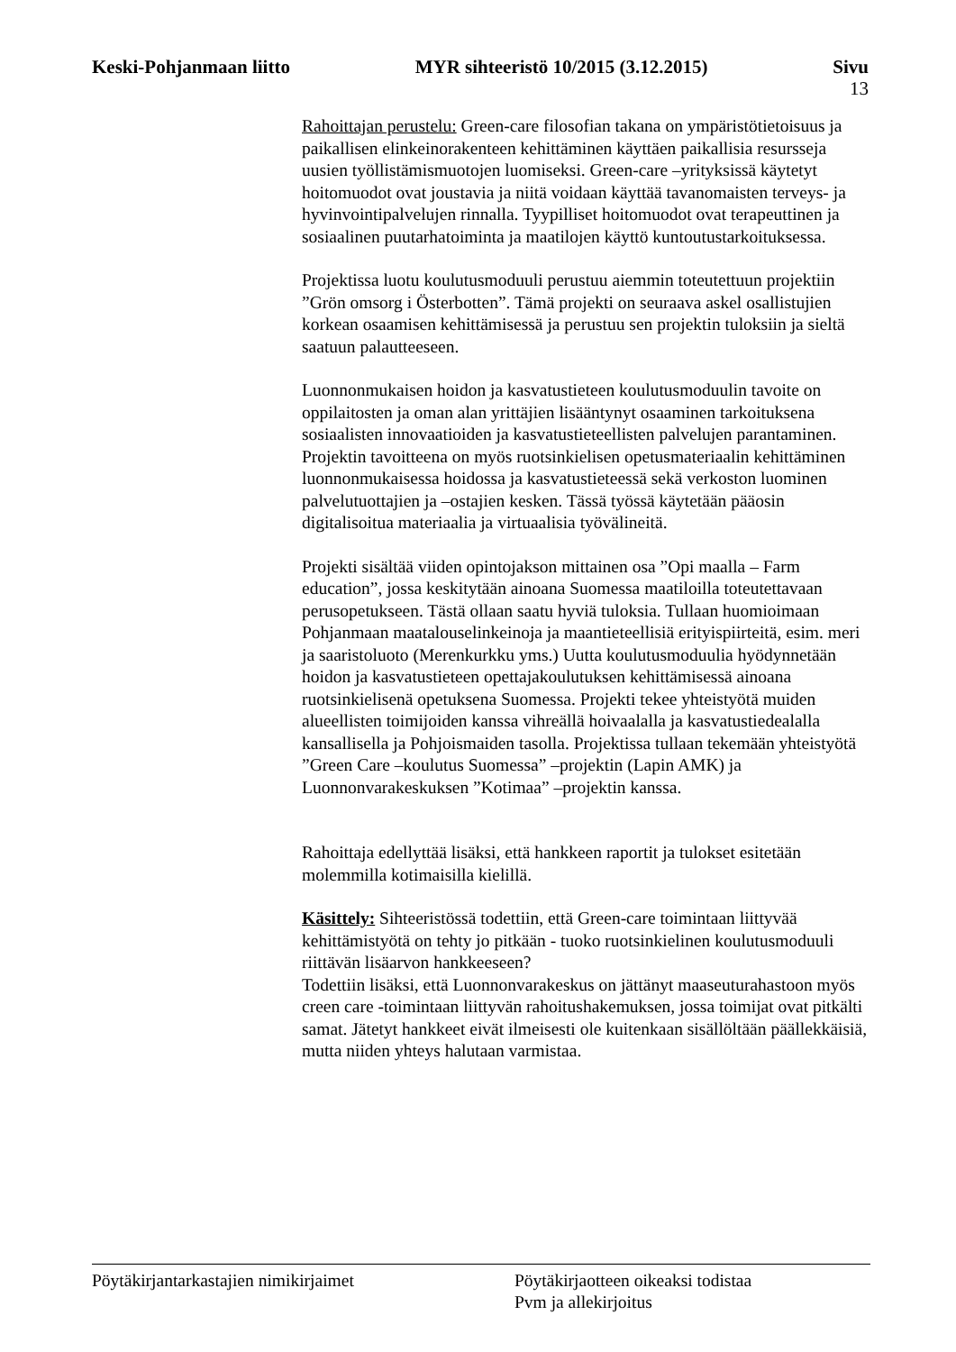Keski-Pohjanmaan liitto MYR sihteeristö 10/2015 (3.12.2015) Sivu
13
Rahoittajan perustelu: Green-care filosofian takana on ympäristötietoisuus ja paikallisen elinkeinorakenteen kehittäminen käyttäen paikallisia resursseja uusien työllistämismuotojen luomiseksi. Green-care –yrityksissä käytetyt hoitomuodot ovat joustavia ja niitä voidaan käyttää tavanomaisten terveys- ja hyvinvointipalvelujen rinnalla. Tyypilliset hoitomuodot ovat terapeuttinen ja sosiaalinen puutarhatoiminta ja maatilojen käyttö kuntoutustarkoituksessa.
Projektissa luotu koulutusmoduuli perustuu aiemmin toteutettuun projektiin ”Grön omsorg i Österbotten”. Tämä projekti on seuraava askel osallistujien korkean osaamisen kehittämisessä ja perustuu sen projektin tuloksiin ja sieltä saatuun palautteeseen.
Luonnonmukaisen hoidon ja kasvatustieteen koulutusmoduulin tavoite on oppilaitosten ja oman alan yrittäjien lisääntynyt osaaminen tarkoituksena sosiaalisten innovaatioiden ja kasvatustieteellisten palvelujen parantaminen. Projektin tavoitteena on myös ruotsinkielisen opetusmateriaalin kehittäminen luonnonmukaisessa hoidossa ja kasvatustieteessä sekä verkoston luominen palvelutuottajien ja –ostajien kesken. Tässä työssä käytetään pääosin digitalisoitua materiaalia ja virtuaalisia työvälineitä.
Projekti sisältää viiden opintojakson mittainen osa ”Opi maalla – Farm education”, jossa keskitytään ainoana Suomessa maatiloilla toteutettavaan perusopetukseen. Tästä ollaan saatu hyviä tuloksia. Tullaan huomioimaan Pohjanmaan maatalouselinkeinoja ja maantieteellisiä erityispiirteitä, esim. meri ja saaristoluoto (Merenkurkku yms.) Uutta koulutusmoduulia hyödynnetään hoidon ja kasvatustieteen opettajakoulutuksen kehittämisessä ainoana ruotsinkielisenä opetuksena Suomessa. Projekti tekee yhteistyötä muiden alueellisten toimijoiden kanssa vihreällä hoivaalalla ja kasvatustiedealalla kansallisella ja Pohjoismaiden tasolla. Projektissa tullaan tekemään yhteistyötä ”Green Care –koulutus Suomessa” –projektin (Lapin AMK) ja Luonnonvarakeskuksen ”Kotimaa” –projektin kanssa.
Rahoittaja edellyttää lisäksi, että hankkeen raportit ja tulokset esitetään molemmilla kotimaisilla kielillä.
Käsittely: Sihteeristössä todettiin, että Green-care toimintaan liittyvää kehittämistyötä on tehty jo pitkään - tuoko ruotsinkielinen koulutusmoduuli riittävän lisäarvon hankkeeseen?
Todettiin lisäksi, että Luonnonvarakeskus on jättänyt maaseuturahastoon myös creen care -toimintaan liittyvän rahoitushakemuksen, jossa toimijat ovat pitkälti samat. Jätetyt hankkeet eivät ilmeisesti ole kuitenkaan sisällöltään päällekkäisiä, mutta niiden yhteys halutaan varmistaa.
Pöytäkirjantarkastajien nimikirjaimet Pöytäkirjaotteen oikeaksi todistaa
Pvm ja allekirjoitus